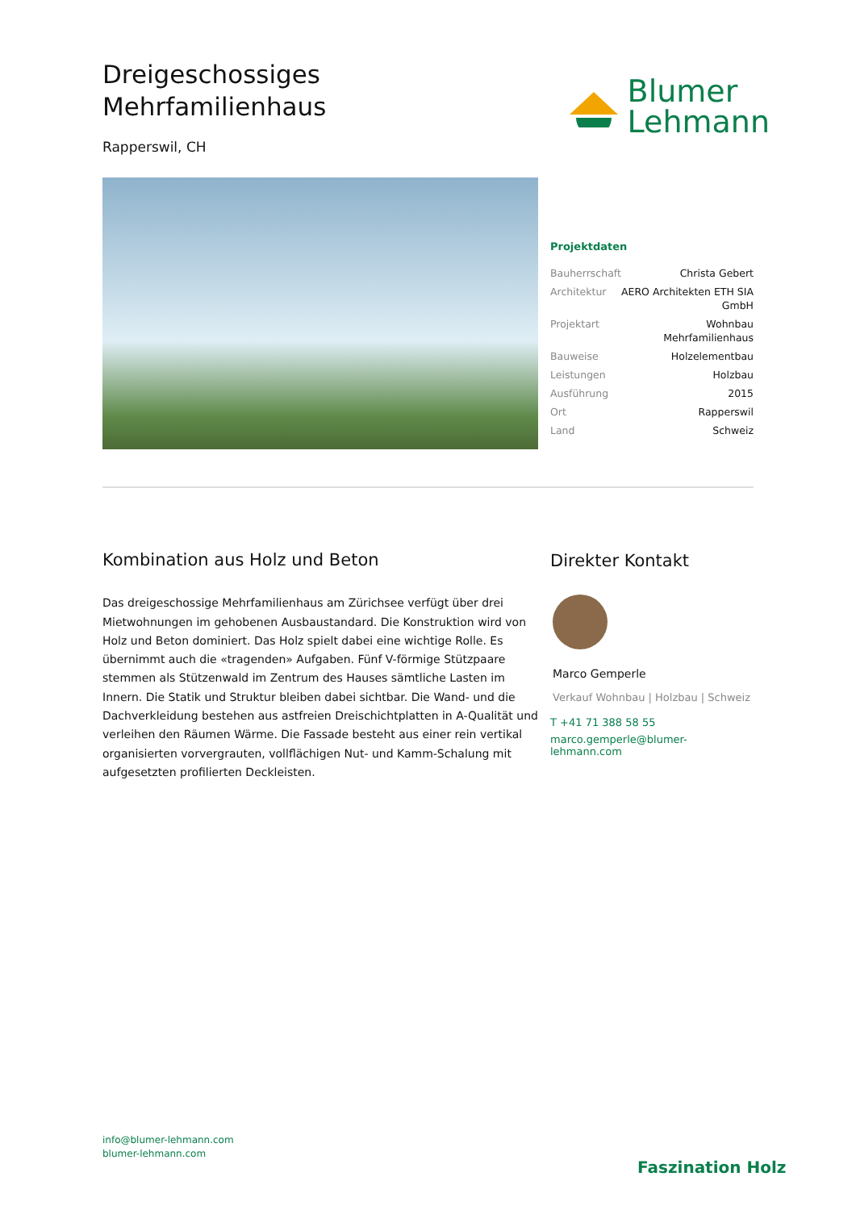Dreigeschossiges
Mehrfamilienhaus
Rapperswil, CH
Blumer
Lehmann
Projektdaten
| Bauherrschaft | Christa Gebert |
| Architektur | AERO Architekten ETH SIA GmbH |
| Projektart | Wohnbau Mehrfamilienhaus |
| Bauweise | Holzelementbau |
| Leistungen | Holzbau |
| Ausführung | 2015 |
| Ort | Rapperswil |
| Land | Schweiz |
Kombination aus Holz und Beton
Das dreigeschossige Mehrfamilienhaus am Zürichsee verfügt über drei Mietwohnungen im gehobenen Ausbaustandard. Die Konstruktion wird von Holz und Beton dominiert. Das Holz spielt dabei eine wichtige Rolle. Es übernimmt auch die «tragenden» Aufgaben. Fünf V-förmige Stützpaare stemmen als Stützenwald im Zentrum des Hauses sämtliche Lasten im Innern. Die Statik und Struktur bleiben dabei sichtbar. Die Wand- und die Dachverkleidung bestehen aus astfreien Dreischichtplatten in A-Qualität und verleihen den Räumen Wärme. Die Fassade besteht aus einer rein vertikal organisierten vorvergrauten, vollflächigen Nut- und Kamm-Schalung mit aufgesetzten profilierten Deckleisten.
Direkter Kontakt
Marco Gemperle
Verkauf Wohnbau | Holzbau | Schweiz
T +41 71 388 58 55
marco.gemperle@blumer-lehmann.com
info@blumer-lehmann.com
blumer-lehmann.com
Faszination Holz